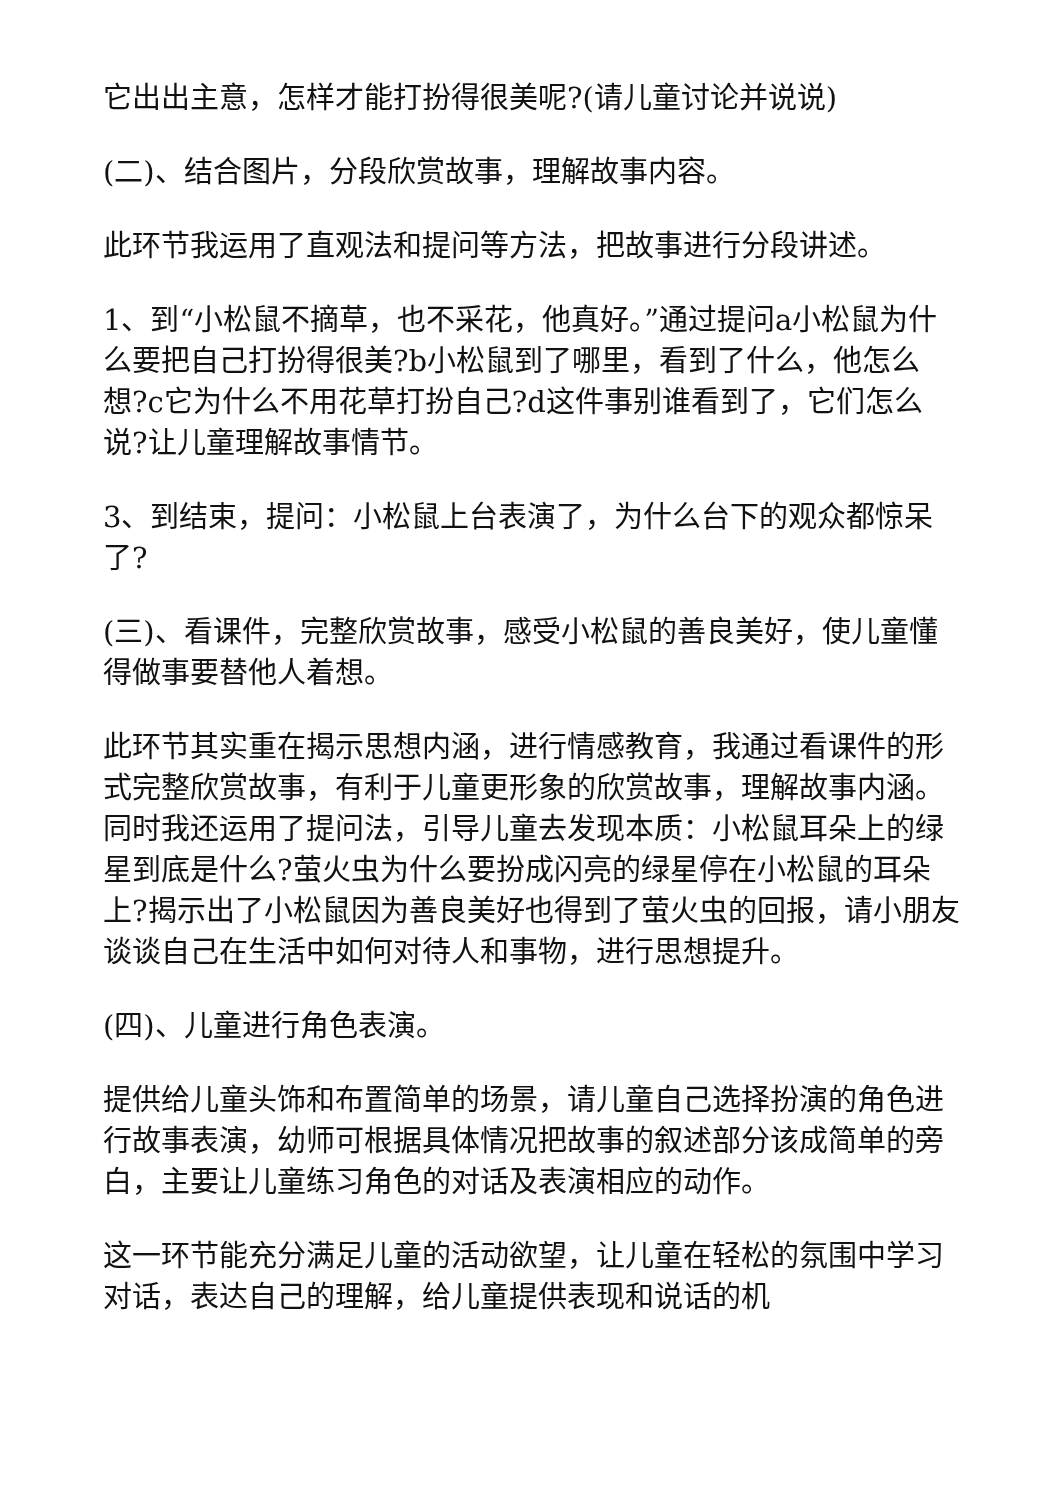它出出主意，怎样才能打扮得很美呢?(请儿童讨论并说说)
(二)、结合图片，分段欣赏故事，理解故事内容。
此环节我运用了直观法和提问等方法，把故事进行分段讲述。
1、到“小松鼠不摘草，也不采花，他真好。”通过提问a小松鼠为什么要把自己打扮得很美?b小松鼠到了哪里，看到了什么，他怎么想?c它为什么不用花草打扮自己?d这件事别谁看到了，它们怎么说?让儿童理解故事情节。
3、到结束，提问：小松鼠上台表演了，为什么台下的观众都惊呆了?
(三)、看课件，完整欣赏故事，感受小松鼠的善良美好，使儿童懂得做事要替他人着想。
此环节其实重在揭示思想内涵，进行情感教育，我通过看课件的形式完整欣赏故事，有利于儿童更形象的欣赏故事，理解故事内涵。同时我还运用了提问法，引导儿童去发现本质：小松鼠耳朵上的绿星到底是什么?萤火虫为什么要扮成闪亮的绿星停在小松鼠的耳朵上?揭示出了小松鼠因为善良美好也得到了萤火虫的回报，请小朋友谈谈自己在生活中如何对待人和事物，进行思想提升。
(四)、儿童进行角色表演。
提供给儿童头饰和布置简单的场景，请儿童自己选择扮演的角色进行故事表演，幼师可根据具体情况把故事的叙述部分该成简单的旁白，主要让儿童练习角色的对话及表演相应的动作。
这一环节能充分满足儿童的活动欲望，让儿童在轻松的氛围中学习对话，表达自己的理解，给儿童提供表现和说话的机